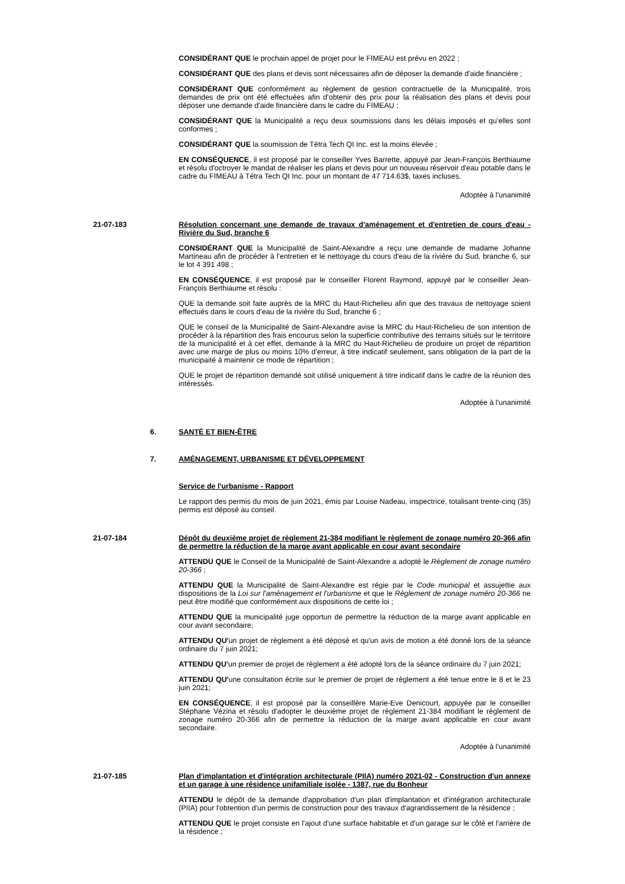CONSIDÉRANT QUE le prochain appel de projet pour le FIMEAU est prévu en 2022 ;
CONSIDÉRANT QUE des plans et devis sont nécessaires afin de déposer la demande d'aide financière ;
CONSIDÉRANT QUE conformément au règlement de gestion contractuelle de la Municipalité, trois demandes de prix ont été effectuées afin d'obtenir des prix pour la réalisation des plans et devis pour déposer une demande d'aide financière dans le cadre du FIMEAU ;
CONSIDÉRANT QUE la Municipalité a reçu deux soumissions dans les délais imposés et qu'elles sont conformes ;
CONSIDÉRANT QUE la soumission de Tétra Tech QI Inc. est la moins élevée ;
EN CONSÉQUENCE, il est proposé par le conseiller Yves Barrette, appuyé par Jean-François Berthiaume et résolu d'octroyer le mandat de réaliser les plans et devis pour un nouveau réservoir d'eau potable dans le cadre du FIMEAU à Tétra Tech QI Inc. pour un montant de 47 714.63$, taxes incluses.
Adoptée à l'unanimité
21-07-183 Résolution concernant une demande de travaux d'aménagement et d'entretien de cours d'eau - Rivière du Sud, branche 6
CONSIDÉRANT QUE la Municipalité de Saint-Alexandre a reçu une demande de madame Johanne Martineau afin de procéder à l'entretien et le nettoyage du cours d'eau de la rivière du Sud, branche 6, sur le lot 4 391 498 ;
EN CONSÉQUENCE, il est proposé par le conseiller Florent Raymond, appuyé par le conseiller Jean-François Berthiaume et résolu :
QUE la demande soit faite auprès de la MRC du Haut-Richelieu afin que des travaux de nettoyage soient effectués dans le cours d'eau de la rivière du Sud, branche 6 ;
QUE le conseil de la Municipalité de Saint-Alexandre avise la MRC du Haut-Richelieu de son intention de procéder à la répartition des frais encourus selon la superficie contributive des terrains situés sur le territoire de la municipalité et à cet effet, demande à la MRC du Haut-Richelieu de produire un projet de répartition avec une marge de plus ou moins 10% d'erreur, à titre indicatif seulement, sans obligation de la part de la municipaité à maintenir ce mode de répartition ;
QUE le projet de répartition demandé soit utilisé uniquement à titre indicatif dans le cadre de la réunion des intéressés.
Adoptée à l'unanimité
6. SANTÉ ET BIEN-ÊTRE
7. AMÉNAGEMENT, URBANISME ET DÉVELOPPEMENT
Service de l'urbanisme - Rapport
Le rapport des permis du mois de juin 2021, émis par Louise Nadeau, inspectrice, totalisant trente-cinq (35) permis est déposé au conseil.
21-07-184 Dépôt du deuxième projet de règlement 21-384 modifiant le règlement de zonage numéro 20-366 afin de permettre la réduction de la marge avant applicable en cour avant secondaire
ATTENDU QUE le Conseil de la Municipalité de Saint-Alexandre a adopté le Règlement de zonage numéro 20-366 ;
ATTENDU QUE la Municipalité de Saint-Alexandre est régie par le Code municipal et assujettie aux dispositions de la Loi sur l'aménagement et l'urbanisme et que le Règlement de zonage numéro 20-366 ne peut être modifié que conformément aux dispositions de cette loi ;
ATTENDU QUE la municipalité juge opportun de permettre la réduction de la marge avant applicable en cour avant secondaire;
ATTENDU QU'un projet de règlement a été déposé et qu'un avis de motion a été donné lors de la séance ordinaire du 7 juin 2021;
ATTENDU QU'un premier de projet de règlement a été adopté lors de la séance ordinaire du 7 juin 2021;
ATTENDU QU'une consultation écrite sur le premier de projet de règlement a été tenue entre le 8 et le 23 juin 2021;
EN CONSÉQUENCE, il est proposé par la conseillère Marie-Eve Denicourt, appuyée par le conseiller Stéphane Vézina et résolu d'adopter le deuxième projet de règlement 21-384 modifiant le règlement de zonage numéro 20-366 afin de permettre la réduction de la marge avant applicable en cour avant secondaire.
Adoptée à l'unanimité
21-07-185 Plan d'implantation et d'intégration architecturale (PIIA) numéro 2021-02 - Construction d'un annexe et un garage à une résidence unifamiliale isolée - 1387, rue du Bonheur
ATTENDU le dépôt de la demande d'approbation d'un plan d'implantation et d'intégration architecturale (PIIA) pour l'obtention d'un permis de construction pour des travaux d'agrandissement de la résidence ;
ATTENDU QUE le projet consiste en l'ajout d'une surface habitable et d'un garage sur le côté et l'arrière de la résidence ;